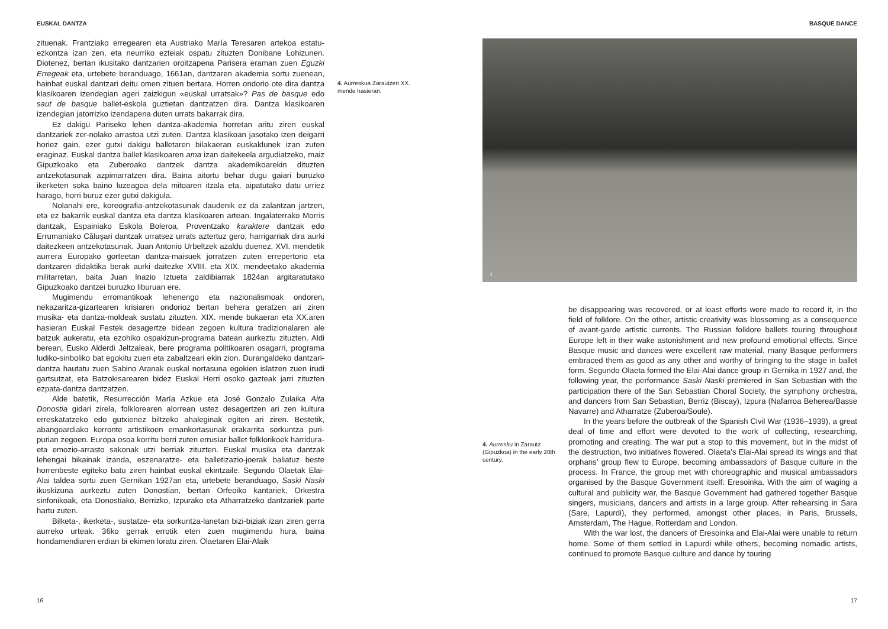EUSKAL DANTZA
zituenak. Frantziako erregearen eta Austriako María Teresaren artekoa estatu-ezkontza izan zen, eta neurriko ezteiak ospatu zituzten Donibane Lohizunen. Diotenez, bertan ikusitako dantzarien oroitzapena Parisera eraman zuen Eguzki Erregeak eta, urtebete beranduago, 1661an, dantzaren akademia sortu zuenean, hainbat euskal dantzari deitu omen zituen bertara. Horren ondorio ote dira dantza klasikoaren izendegian ageri zaizkigun «euskal urratsak»? Pas de basque edo saut de basque ballet-eskola guztietan dantzatzen dira. Dantza klasikoaren izendegian jatorrizko izendapena duten urrats bakarrak dira.
Ez dakigu Pariseko lehen dantza-akademia horretan aritu ziren euskal dantzariek zer-nolako arrastoa utzi zuten. Dantza klasikoan jasotako izen deigarri horiez gain, ezer gutxi dakigu balletaren bilakaeran euskaldunek izan zuten eraginaz. Euskal dantza ballet klasikoaren ama izan daitekeela argudiatzeko, maiz Gipuzkoako eta Zuberoako dantzek dantza akademikoarekin dituzten antzekotasunak azpimarratzen dira. Baina aitortu behar dugu gaiari buruzko ikerketen soka baino luzeagoa dela mitoaren itzala eta, aipatutako datu urriez harago, horri buruz ezer gutxi dakigula.
Nolanahi ere, koreografia-antzekotasunak daudenik ez da zalantzan jartzen, eta ez bakarrik euskal dantza eta dantza klasikoaren artean. Ingalaterrako Morris dantzak, Espainiako Eskola Boleroa, Proventzako karaktere dantzak edo Errumaniako Căluşari dantzak urratsez urrats aztertuz gero, harrigarriak dira aurki daitezkeen antzekotasunak. Juan Antonio Urbeltzek azaldu duenez, XVI. mendetik aurrera Europako gorteetan dantza-maisuek jorratzen zuten errepertorio eta dantzaren didaktika berak aurki daitezke XVIII. eta XIX. mendeetako akademia militarretan, baita Juan Inazio Iztueta zaldibiarrak 1824an argitaratutako Gipuzkoako dantzei buruzko liburuan ere.
Mugimendu erromantikoak lehenengo eta nazionalismoak ondoren, nekazaritza-gizartearen krisiaren ondorioz bertan behera geratzen ari ziren musika- eta dantza-moldeak sustatu zituzten. XIX. mende bukaeran eta XX.aren hasieran Euskal Festek desagertze bidean zegoen kultura tradizionalaren ale batzuk aukeratu, eta ezohiko ospakizun-programa batean aurkeztu zituzten. Aldi berean, Eusko Alderdi Jeltzaleak, bere programa politikoaren osagarri, programa ludiko-sinboliko bat egokitu zuen eta zabaltzeari ekin zion. Durangaldeko dantzari-dantza hautatu zuen Sabino Aranak euskal nortasuna egokien islatzen zuen irudi gartsutzat, eta Batzokisarearen bidez Euskal Herri osoko gazteak jarri zituzten ezpata-dantza dantzatzen.
Alde batetik, Resurrección María Azkue eta José Gonzalo Zulaika Aita Donostia gidari zirela, folklorearen alorrean ustez desagertzen ari zen kultura erreskatatzeko edo gutxienez biltzeko ahaleginak egiten ari ziren. Bestetik, abangoardiako korronte artistikoen emankortasunak erakarrita sorkuntza puri-purian zegoen. Europa osoa korritu berri zuten errusiar ballet folklorikoek harridura- eta emozio-arrasto sakonak utzi berriak zituzten. Euskal musika eta dantzak lehengai bikainak izanda, eszenaratze- eta balletizazio-joerak baliatuz beste horrenbeste egiteko batu ziren hainbat euskal ekintzaile. Segundo Olaetak Elai-Alai taldea sortu zuen Gernikan 1927an eta, urtebete beranduago, Saski Naski ikuskizuna aurkeztu zuten Donostian, bertan Orfeoiko kantariek, Orkestra sinfonikoak, eta Donostiako, Berrizko, Izpurako eta Atharratzeko dantzariek parte hartu zuten.
Bilketa-, ikerketa-, sustatze- eta sorkuntza-lanetan bizi-biziak izan ziren gerra aurreko urteak. 36ko gerrak errotik eten zuen mugimendu hura, baina hondamendiaren erdian bi ekimen loratu ziren. Olaetaren Elai-Alaik
4. Aurreskua Zarautzen XX. mende hasieran.
16
BASQUE DANCE
4
4. Aurresku in Zarautz (Gipuzkoa) in the early 20th century.
be disappearing was recovered, or at least efforts were made to record it, in the field of folklore. On the other, artistic creativity was blossoming as a consequence of avant-garde artistic currents. The Russian folklore ballets touring throughout Europe left in their wake astonishment and new profound emotional effects. Since Basque music and dances were excellent raw material, many Basque performers embraced them as good as any other and worthy of bringing to the stage in ballet form. Segundo Olaeta formed the Elai-Alai dance group in Gernika in 1927 and, the following year, the performance Saski Naski premiered in San Sebastian with the participation there of the San Sebastian Choral Society, the symphony orchestra, and dancers from San Sebastian, Berriz (Biscay), Izpura (Nafarroa Beherea/Basse Navarre) and Atharratze (Zuberoa/Soule).
In the years before the outbreak of the Spanish Civil War (1936–1939), a great deal of time and effort were devoted to the work of collecting, researching, promoting and creating. The war put a stop to this movement, but in the midst of the destruction, two initiatives flowered. Olaeta’s Elai-Alai spread its wings and that orphans’ group flew to Europe, becoming ambassadors of Basque culture in the process. In France, the group met with choreographic and musical ambassadors organised by the Basque Government itself: Eresoinka. With the aim of waging a cultural and publicity war, the Basque Government had gathered together Basque singers, musicians, dancers and artists in a large group. After rehearsing in Sara (Sare, Lapurdi), they performed, amongst other places, in Paris, Brussels, Amsterdam, The Hague, Rotterdam and London.
With the war lost, the dancers of Eresoinka and Elai-Alai were unable to return home. Some of them settled in Lapurdi while others, becoming nomadic artists, continued to promote Basque culture and dance by touring
17